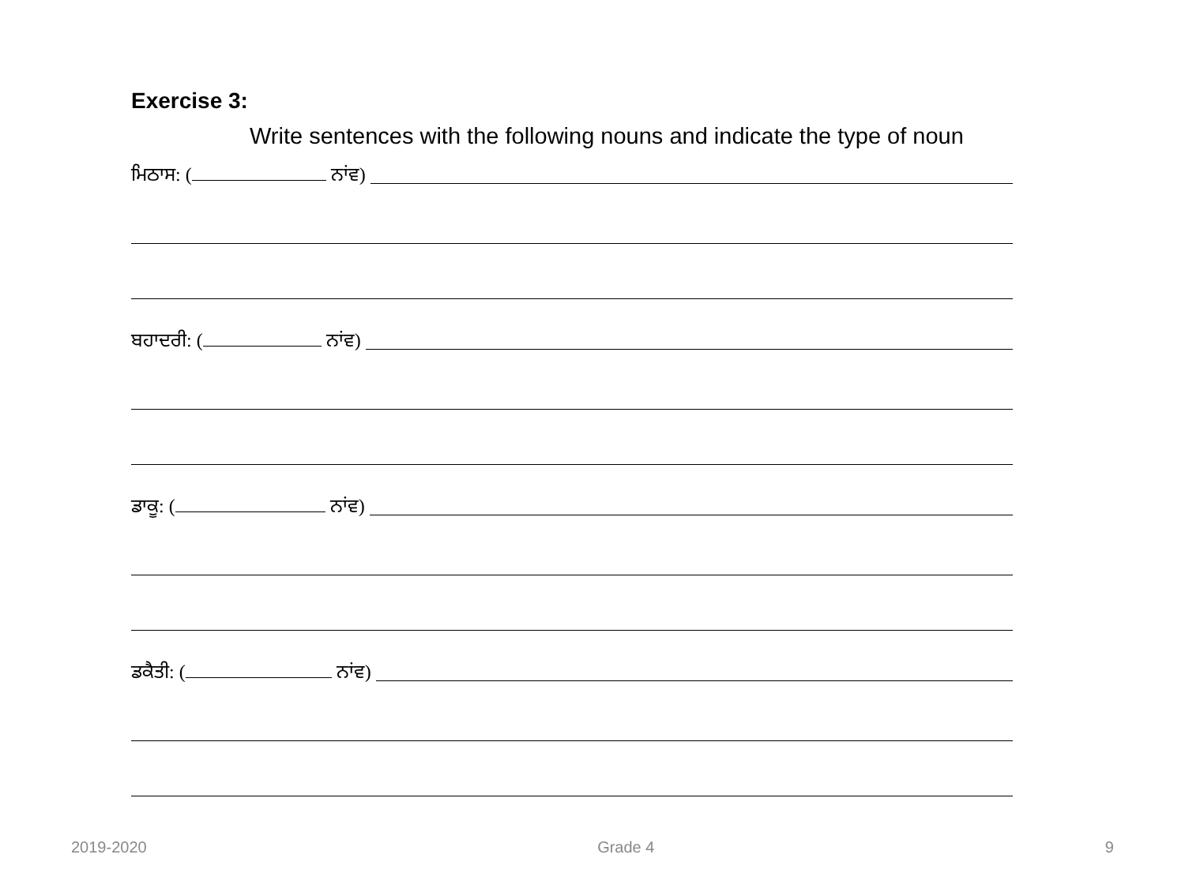Exercise 3:
Write sentences with the following nouns and indicate the type of noun
ਮਿਠਾਸ: ( ਨਾਂਵ)
ਬਹਾਦਰੀ: ( ਨਾਂਵ)
ਡਾਕੂ: ( ਨਾਂਵ)
ਡਕੈਤੀ: ( ਨਾਂਵ)
2019-2020 Grade 4 9